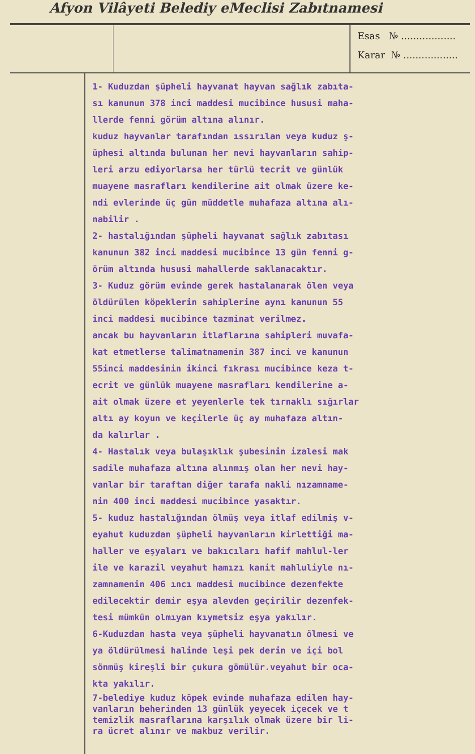Afyon Vilâyeti Belediy eMeclisi Zabıtnamesi
Esas № ..................
Karar № ..................
1- Kuduzdan şüpheli hayvanat hayvan sağlık zabıta-
sı kanunun 378 inci maddesi mucibince hususi maha-
llerde fenni görüm altına alınır.
kuduz hayvanlar tarafından ıssırılan veya kuduz ş-
üphesi altında bulunan her nevi hayvanların sahip-
leri arzu ediyorlarsa her türlü tecrit ve günlük
muayene masrafları kendilerine ait olmak üzere ke-
ndi evlerinde üç gün müddetle muhafaza altına alı-
nabilir .
2- hastalığından şüpheli hayvanat sağlık zabıtası
kanunun 382 inci maddesi mucibince 13 gün fenni g-
örüm altında hususi mahallerde saklanacaktır.
3- Kuduz görüm evinde gerek hastalanarak ölen veya
öldürülen köpeklerin sahiplerine aynı kanunun 55
inci maddesi mucibince tazminat verilmez.
ancak bu hayvanların itlaflarına sahipleri muvafa-
kat etmetlerse talimatnamenin 387 inci ve kanunun
55inci maddesinin ikinci fıkrası mucibince keza t-
ecrit ve günlük muayene masrafları kendilerine a-
ait olmak üzere et yeyenlerle tek tırnaklı sığırlar
altı ay koyun ve keçilerle üç ay muhafaza altın-
da kalırlar .
4- Hastalık veya bulaşıklık şubesinin izalesi mak
sadile muhafaza altına alınmış olan her nevi hay-
vanlar bir taraftan diğer tarafa nakli nızamname-
nin 400 inci maddesi mucibince yasaktır.
5- kuduz hastalığından ölmüş veya itlaf edilmiş v-
eyahut kuduzdan şüpheli hayvanların kirlettiği ma-
haller ve eşyaları ve bakıcıları hafif mahlul-ler
ile ve karazil veyahut hamızı kanit mahluliyle nı-
zamnamenin 406 ıncı maddesi mucibince dezenfekte
edilecektir demir eşya alevden geçirilir dezenfek-
tesi mümkün olmıyan kıymetsiz eşya yakılır.
6-Kuduzdan hasta veya şüpheli hayvanatın ölmesi ve
ya öldürülmesi halinde leşi pek derin ve içi bol
sönmüş kireşli bir çukura gömülür.veyahut bir oca-
kta yakılır.
7-belediye kuduz köpek evinde muhafaza edilen hay-
vanların beherinden 13 günlük yeyecek içecek ve t
temizlik masraflarına karşılık olmak üzere bir li-
ra ücret alınır ve makbuz verilir.